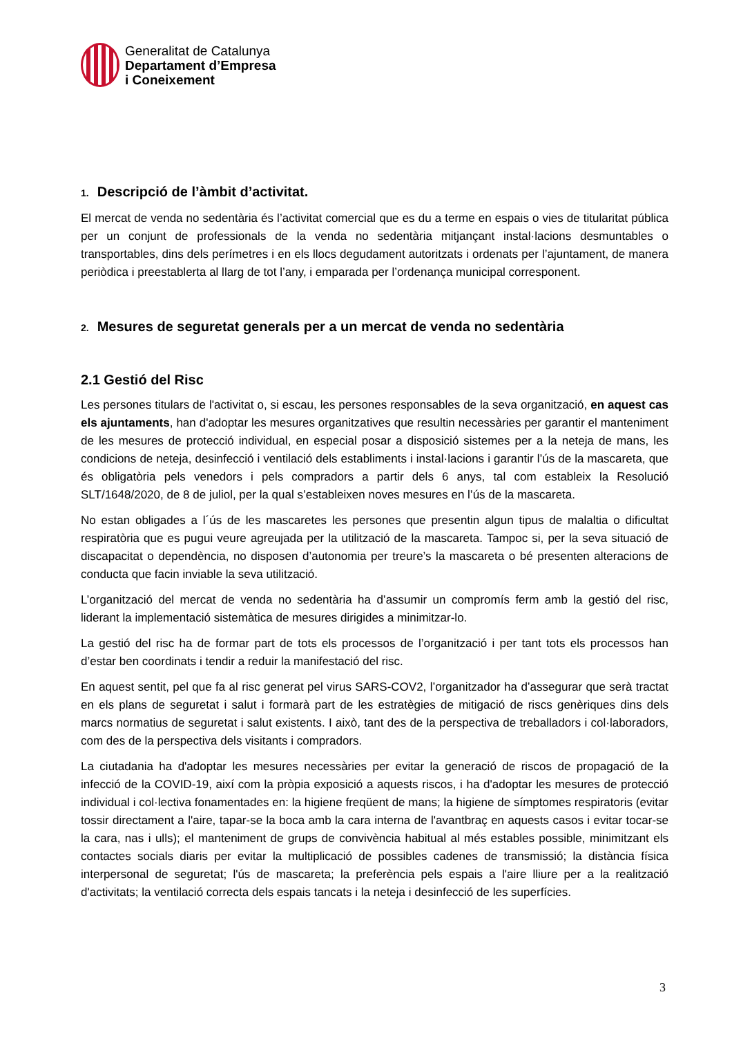Generalitat de Catalunya
Departament d’Empresa
i Coneixement
1. Descripció de l’àmbit d’activitat.
El mercat de venda no sedentària és l’activitat comercial que es du a terme en espais o vies de titularitat pública per un conjunt de professionals de la venda no sedentària mitjançant instal·lacions desmuntables o transportables, dins dels perímetres i en els llocs degudament autoritzats i ordenats per l’ajuntament, de manera periòdica i preestablerta al llarg de tot l’any, i emparada per l’ordenança municipal corresponent.
2. Mesures de seguretat generals per a un mercat de venda no sedentària
2.1 Gestió del Risc
Les persones titulars de l'activitat o, si escau, les persones responsables de la seva organització, en aquest cas els ajuntaments, han d'adoptar les mesures organitzatives que resultin necessàries per garantir el manteniment de les mesures de protecció individual, en especial posar a disposició sistemes per a la neteja de mans, les condicions de neteja, desinfecció i ventilació dels establiments i instal·lacions i garantir l’ús de la mascareta, que és obligatòria pels venedors i pels compradors a partir dels 6 anys, tal com estableix la Resolució SLT/1648/2020, de 8 de juliol, per la qual s’estableixen noves mesures en l’ús de la mascareta.
No estan obligades a l´ús de les mascaretes les persones que presentin algun tipus de malaltia o dificultat respiratòria que es pugui veure agreujada per la utilització de la mascareta. Tampoc si, per la seva situació de discapacitat o dependència, no disposen d’autonomia per treure’s la mascareta o bé presenten alteracions de conducta que facin inviable la seva utilització.
L’organització del mercat de venda no sedentària ha d’assumir un compromís ferm amb la gestió del risc, liderant la implementació sistemàtica de mesures dirigides a minimitzar-lo.
La gestió del risc ha de formar part de tots els processos de l’organització i per tant tots els processos han d’estar ben coordinats i tendir a reduir la manifestació del risc.
En aquest sentit, pel que fa al risc generat pel virus SARS-COV2, l’organitzador ha d’assegurar que serà tractat en els plans de seguretat i salut i formarà part de les estratègies de mitigació de riscs genèriques dins dels marcs normatius de seguretat i salut existents. I això, tant des de la perspectiva de treballadors i col·laboradors, com des de la perspectiva dels visitants i compradors.
La ciutadania ha d'adoptar les mesures necessàries per evitar la generació de riscos de propagació de la infecció de la COVID-19, així com la pròpia exposició a aquests riscos, i ha d'adoptar les mesures de protecció individual i col·lectiva fonamentades en: la higiene freqüent de mans; la higiene de símptomes respiratoris (evitar tossir directament a l'aire, tapar-se la boca amb la cara interna de l'avantbraç en aquests casos i evitar tocar-se la cara, nas i ulls); el manteniment de grups de convivència habitual al més estables possible, minimitzant els contactes socials diaris per evitar la multiplicació de possibles cadenes de transmissió; la distància física interpersonal de seguretat; l'ús de mascareta; la preferència pels espais a l'aire lliure per a la realització d'activitats; la ventilació correcta dels espais tancats i la neteja i desinfecció de les superfícies.
3